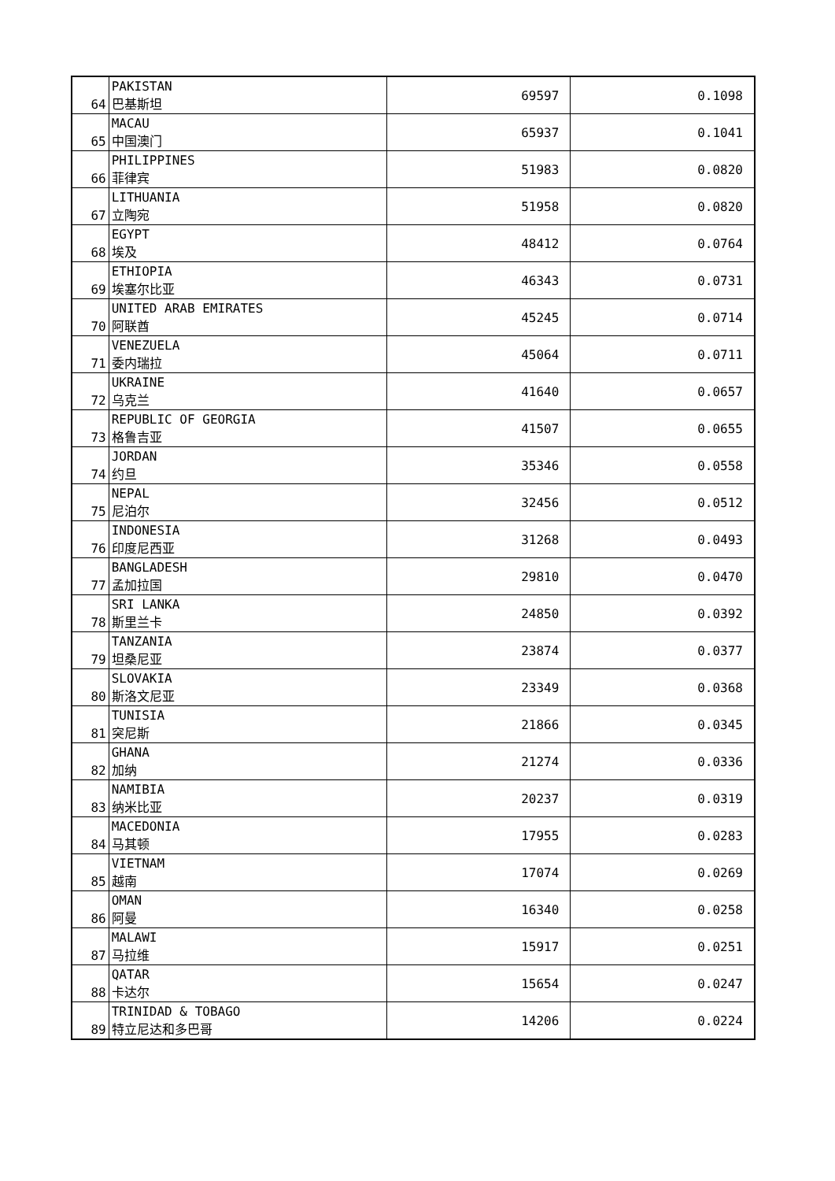| 64 | PAKISTAN 巴基斯坦 | 69597 | 0.1098 |
| 65 | MACAU 中国澳门 | 65937 | 0.1041 |
| 66 | PHILIPPINES 菲律宾 | 51983 | 0.0820 |
| 67 | LITHUANIA 立陶宛 | 51958 | 0.0820 |
| 68 | EGYPT 埃及 | 48412 | 0.0764 |
| 69 | ETHIOPIA 埃塞尔比亚 | 46343 | 0.0731 |
| 70 | UNITED ARAB EMIRATES 阿联酋 | 45245 | 0.0714 |
| 71 | VENEZUELA 委内瑞拉 | 45064 | 0.0711 |
| 72 | UKRAINE 乌克兰 | 41640 | 0.0657 |
| 73 | REPUBLIC OF GEORGIA 格鲁吉亚 | 41507 | 0.0655 |
| 74 | JORDAN 约旦 | 35346 | 0.0558 |
| 75 | NEPAL 尼泊尔 | 32456 | 0.0512 |
| 76 | INDONESIA 印度尼西亚 | 31268 | 0.0493 |
| 77 | BANGLADESH 孟加拉国 | 29810 | 0.0470 |
| 78 | SRI LANKA 斯里兰卡 | 24850 | 0.0392 |
| 79 | TANZANIA 坦桑尼亚 | 23874 | 0.0377 |
| 80 | SLOVAKIA 斯洛文尼亚 | 23349 | 0.0368 |
| 81 | TUNISIA 突尼斯 | 21866 | 0.0345 |
| 82 | GHANA 加纳 | 21274 | 0.0336 |
| 83 | NAMIBIA 纳米比亚 | 20237 | 0.0319 |
| 84 | MACEDONIA 马其顿 | 17955 | 0.0283 |
| 85 | VIETNAM 越南 | 17074 | 0.0269 |
| 86 | OMAN 阿曼 | 16340 | 0.0258 |
| 87 | MALAWI 马拉维 | 15917 | 0.0251 |
| 88 | QATAR 卡达尔 | 15654 | 0.0247 |
| 89 | TRINIDAD & TOBAGO 特立尼达和多巴哥 | 14206 | 0.0224 |